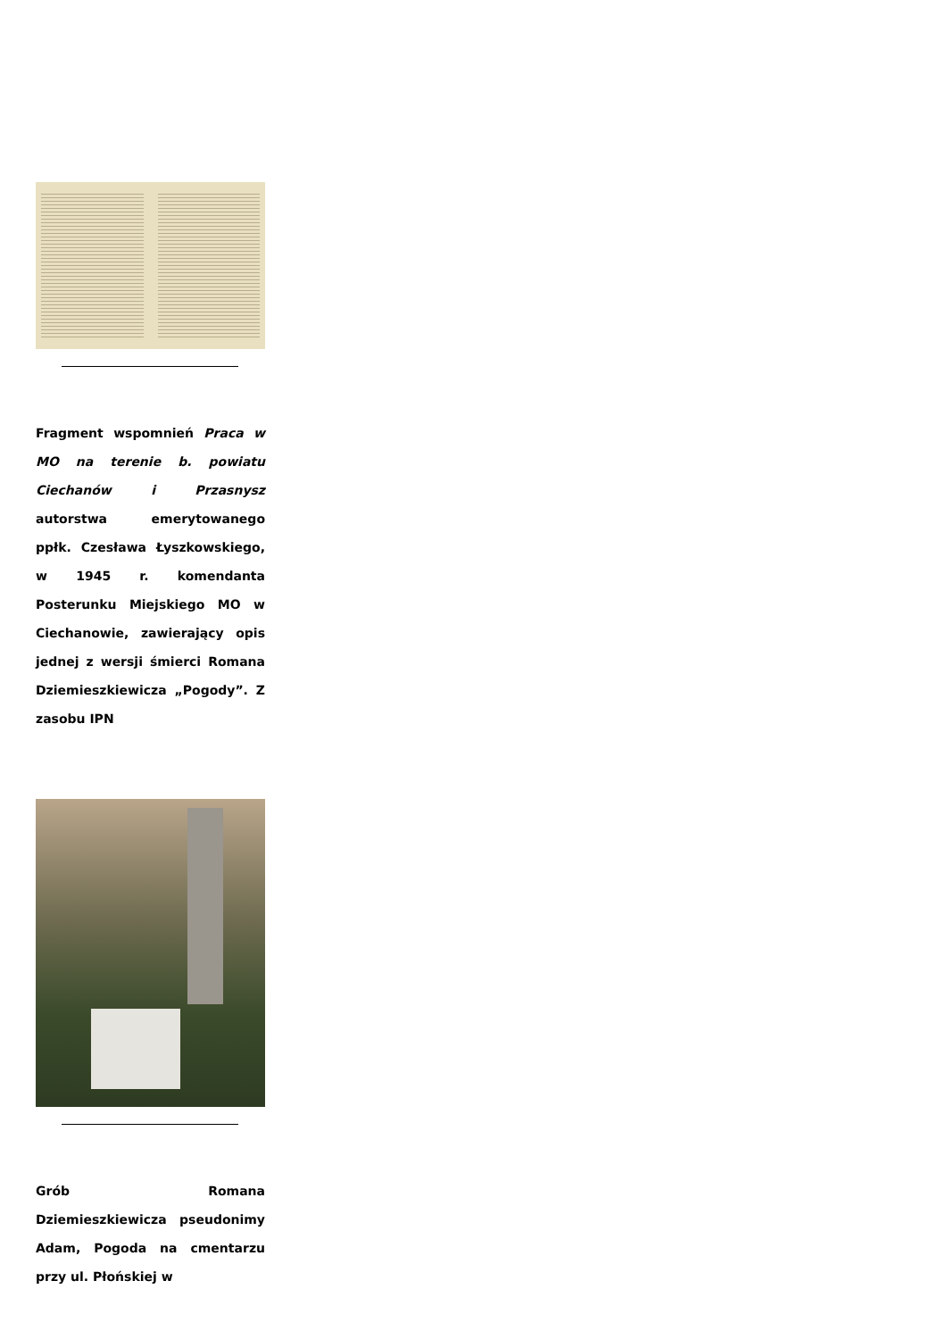Fragment wspomnień Praca w MO na terenie b. powiatu Ciechanów i Przasnysz autorstwa emerytowanego ppłk. Czesława Łyszkowskiego, w 1945 r. komendanta Posterunku Miejskiego MO w Ciechanowie, zawierający opis jednej z wersji śmierci Romana Dziemieszkiewicza „Pogody”. Z zasobu IPN
Grób Romana Dziemieszkiewicza pseudonimy Adam, Pogoda na cmentarzu przy ul. Płońskiej w